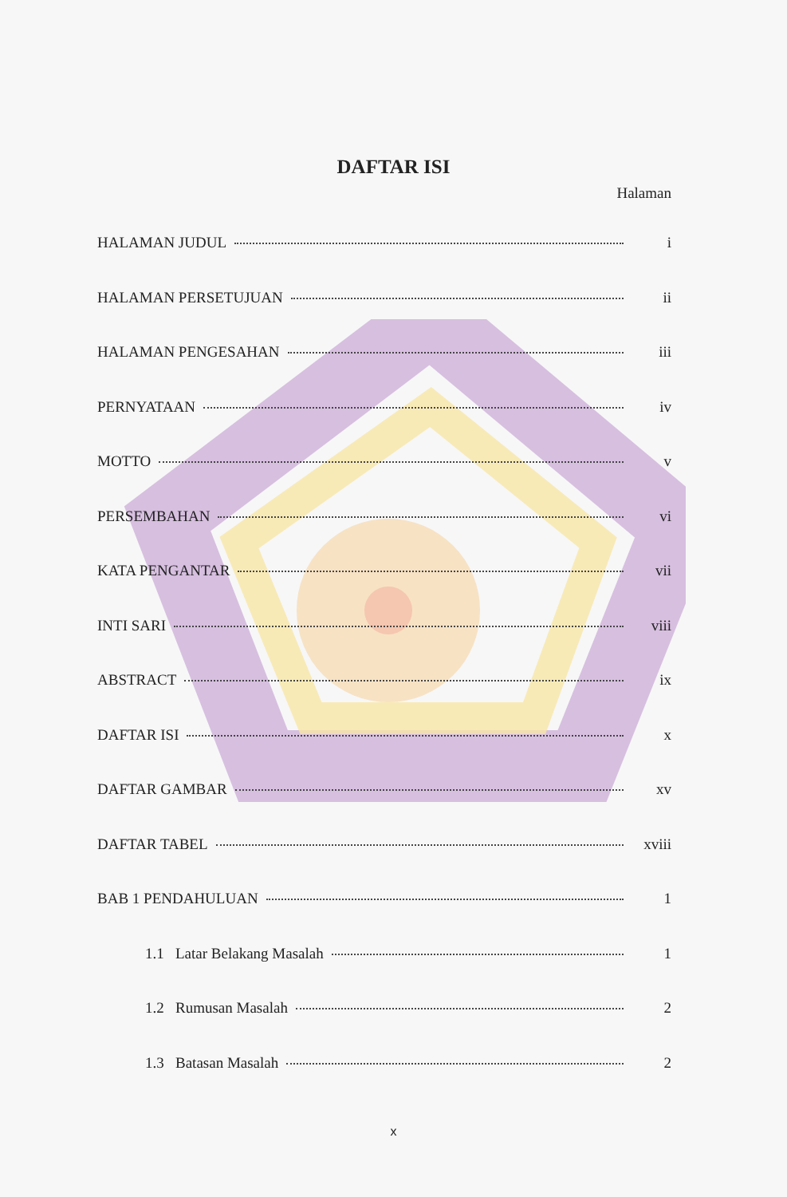DAFTAR ISI
Halaman
HALAMAN JUDUL i
HALAMAN PERSETUJUAN ii
HALAMAN PENGESAHAN iii
PERNYATAAN iv
MOTTO v
PERSEMBAHAN vi
KATA PENGANTAR vii
INTI SARI viii
ABSTRACT ix
DAFTAR ISI x
DAFTAR GAMBAR xv
DAFTAR TABEL xviii
BAB 1 PENDAHULUAN 1
1.1 Latar Belakang Masalah 1
1.2 Rumusan Masalah 2
1.3 Batasan Masalah 2
x